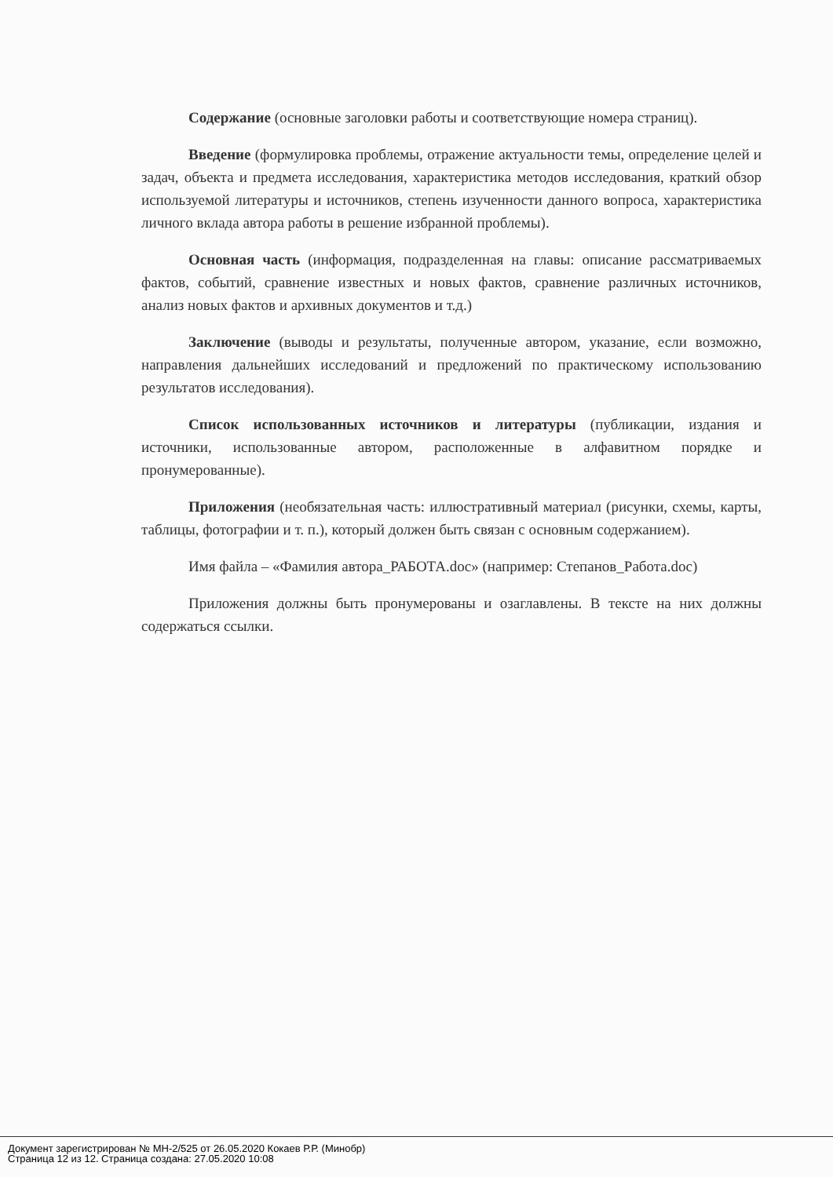Содержание (основные заголовки работы и соответствующие номера страниц).
Введение (формулировка проблемы, отражение актуальности темы, определение целей и задач, объекта и предмета исследования, характеристика методов исследования, краткий обзор используемой литературы и источников, степень изученности данного вопроса, характеристика личного вклада автора работы в решение избранной проблемы).
Основная часть (информация, подразделенная на главы: описание рассматриваемых фактов, событий, сравнение известных и новых фактов, сравнение различных источников, анализ новых фактов и архивных документов и т.д.)
Заключение (выводы и результаты, полученные автором, указание, если возможно, направления дальнейших исследований и предложений по практическому использованию результатов исследования).
Список использованных источников и литературы (публикации, издания и источники, использованные автором, расположенные в алфавитном порядке и пронумерованные).
Приложения (необязательная часть: иллюстративный материал (рисунки, схемы, карты, таблицы, фотографии и т. п.), который должен быть связан с основным содержанием).
Имя файла – «Фамилия автора_РАБОТА.doc» (например: Степанов_Работа.doc)
Приложения должны быть пронумерованы и озаглавлены. В тексте на них должны содержаться ссылки.
Документ зарегистрирован № МН-2/525 от 26.05.2020 Кокаев Р.Р. (Минобр)
Страница 12 из 12. Страница создана: 27.05.2020 10:08